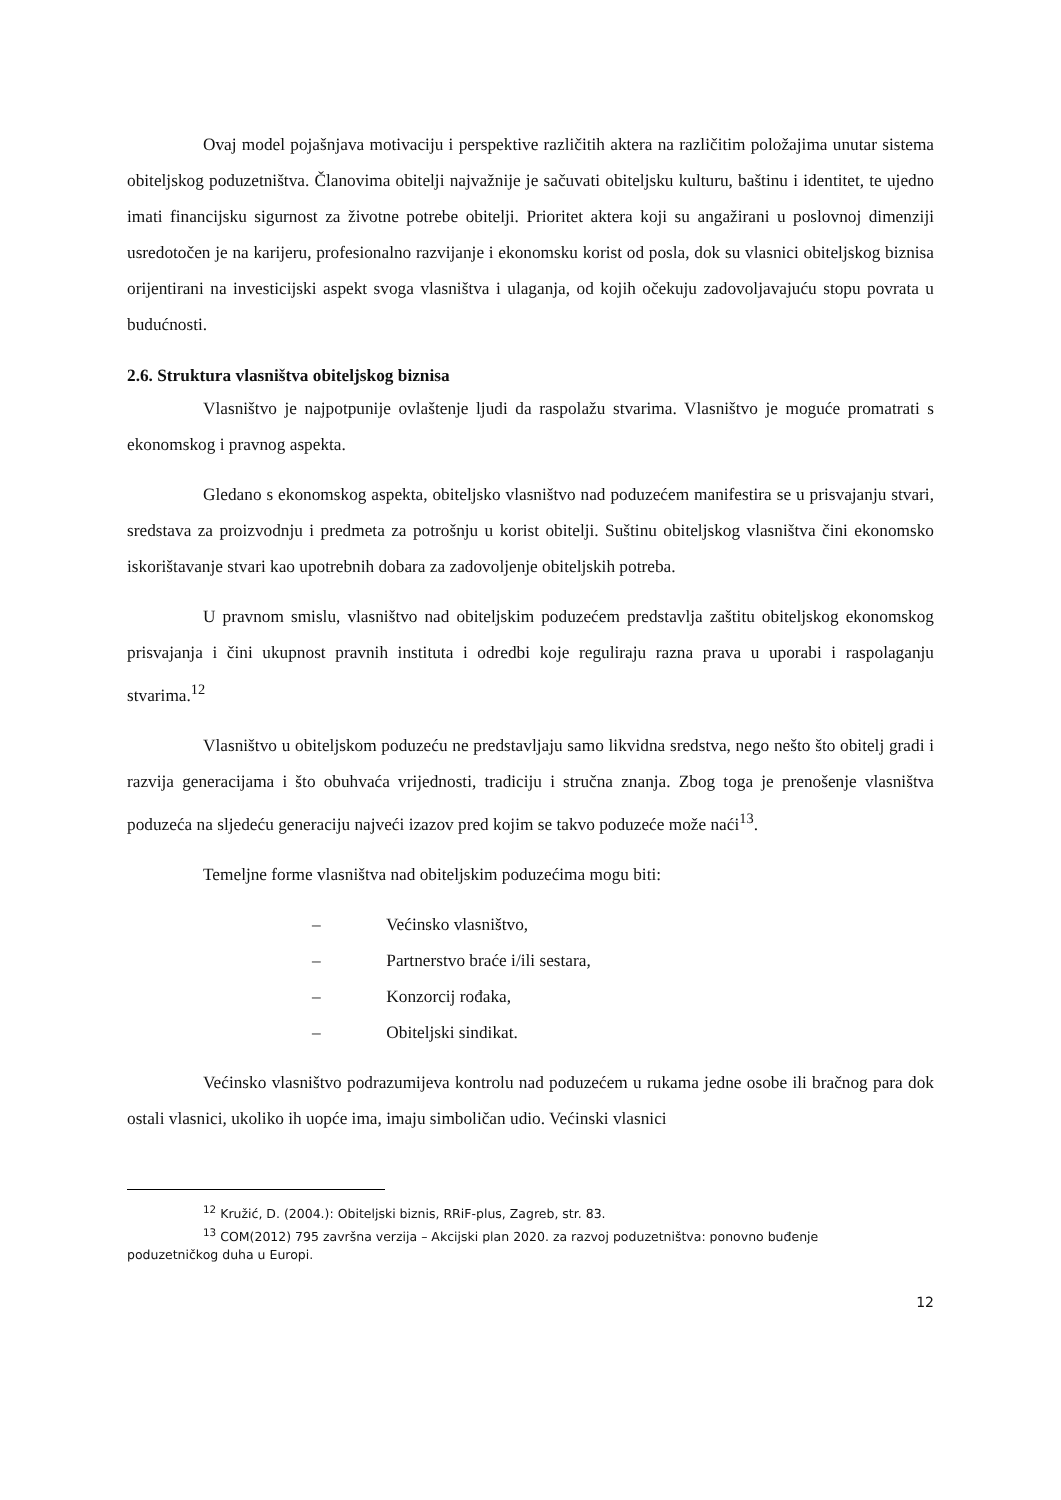Ovaj model pojašnjava motivaciju i perspektive različitih aktera na različitim položajima unutar sistema obiteljskog poduzetništva. Članovima obitelji najvažnije je sačuvati obiteljsku kulturu, baštinu i identitet, te ujedno imati financijsku sigurnost za životne potrebe obitelji. Prioritet aktera koji su angažirani u poslovnoj dimenziji usredotočen je na karijeru, profesionalno razvijanje i ekonomsku korist od posla, dok su vlasnici obiteljskog biznisa orijentirani na investicijski aspekt svoga vlasništva i ulaganja, od kojih očekuju zadovoljavajuću stopu povrata u budućnosti.
2.6. Struktura vlasništva obiteljskog biznisa
Vlasništvo je najpotpunije ovlaštenje ljudi da raspolažu stvarima. Vlasništvo je moguće promatrati s ekonomskog i pravnog aspekta.
Gledano s ekonomskog aspekta, obiteljsko vlasništvo nad poduzećem manifestira se u prisvajanju stvari, sredstava za proizvodnju i predmeta za potrošnju u korist obitelji. Suštinu obiteljskog vlasništva čini ekonomsko iskorištavanje stvari kao upotrebnih dobara za zadovoljenje obiteljskih potreba.
U pravnom smislu, vlasništvo nad obiteljskim poduzećem predstavlja zaštitu obiteljskog ekonomskog prisvajanja i čini ukupnost pravnih instituta i odredbi koje reguliraju razna prava u uporabi i raspolaganju stvarima.<sup>12</sup>
Vlasništvo u obiteljskom poduzeću ne predstavljaju samo likvidna sredstva, nego nešto što obitelj gradi i razvija generacijama i što obuhvaća vrijednosti, tradiciju i stručna znanja. Zbog toga je prenošenje vlasništva poduzeća na sljedeću generaciju najveći izazov pred kojim se takvo poduzeće može naći<sup>13</sup>.
Temeljne forme vlasništva nad obiteljskim poduzećima mogu biti:
– Većinsko vlasništvo,
– Partnerstvo braće i/ili sestara,
– Konzorcij rođaka,
– Obiteljski sindikat.
Većinsko vlasništvo podrazumijeva kontrolu nad poduzećem u rukama jedne osobe ili bračnog para dok ostali vlasnici, ukoliko ih uopće ima, imaju simboličan udio. Većinski vlasnici
<sup>12</sup> Kružić, D. (2004.): Obiteljski biznis, RRiF-plus, Zagreb, str. 83.
<sup>13</sup> COM(2012) 795 završna verzija – Akcijski plan 2020. za razvoj poduzetništva: ponovno buđenje
poduzetničkog duha u Europi.
12